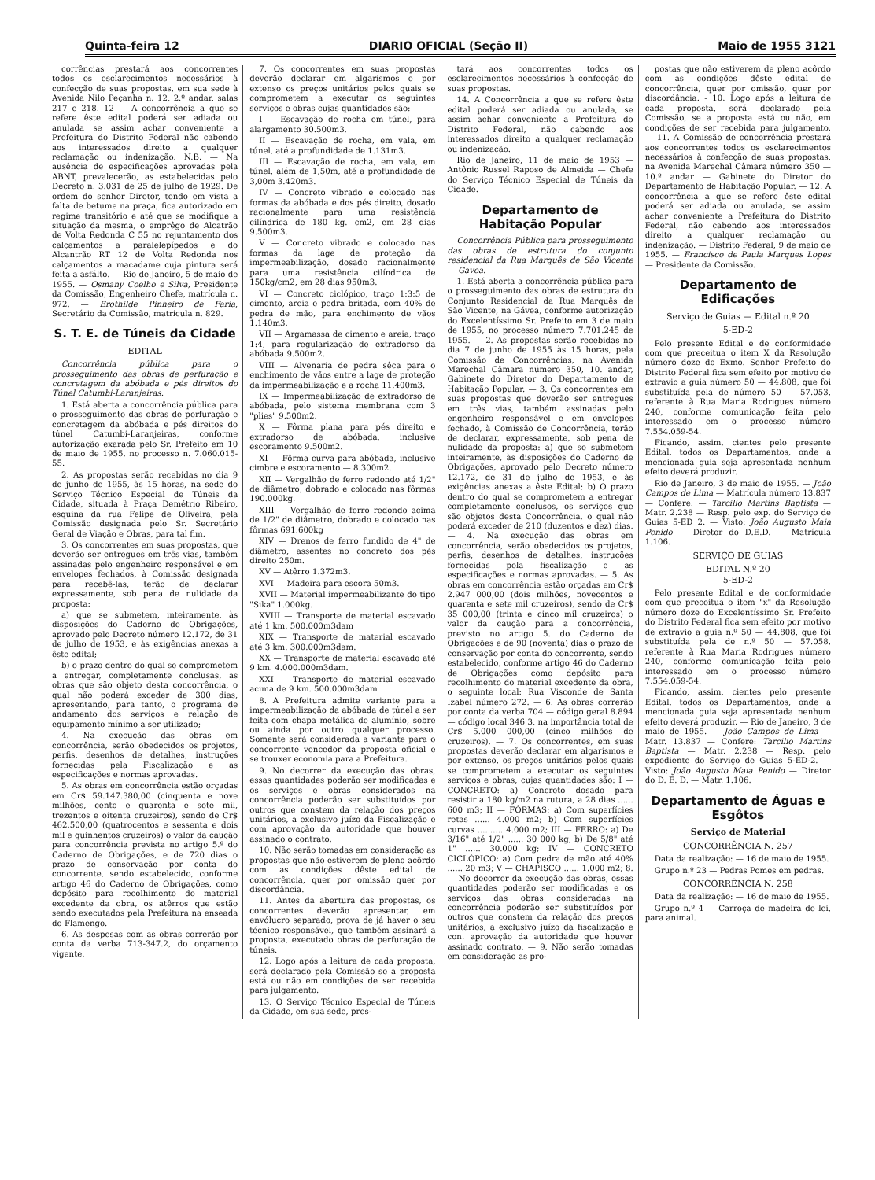Quinta-feira 12 DIARIO OFICIAL (Seção II) Maio de 1955 3121
corrências prestará aos concorrentes todos os esclarecimentos necessários à confecção de suas propostas, em sua sede à Avenida Nilo Peçanha n. 12, 2.º andar, salas 217 e 218. 12 — A concorrência a que se refere êste edital poderá ser adiada ou anulada se assim achar conveniente a Prefeitura do Distrito Federal não cabendo aos interessados direito a qualquer reclamação ou indenização. N.B. — Na ausência de especificações aprovadas pela ABNT, prevalecerão, as estabelecidas pelo Decreto n. 3.031 de 25 de julho de 1929. De ordem do senhor Diretor, tendo em vista a falta de betume na praça, fica autorizado em regime transitório e até que se modifique a situação da mesma, o emprêgo de Alcatrão de Volta Redonda C 55 no rejuntamento dos calçamentos a paralelepípedos e do Alcantrão RT 12 de Volta Redonda nos calçamentos a macadame cuja pintura será feita a asfálto. — Rio de Janeiro, 5 de maio de 1955. — Osmany Coelho e Silva, Presidente da Comissão, Engenheiro Chefe, matrícula n. 972. — Erothilde Pinheiro de Faria, Secretário da Comissão, matrícula n. 829.
S. T. E. de Túneis da Cidade
EDITAL
Concorrência pública para o prosseguimento das obras de perfuração e concretagem da abóbada e pés direitos do Túnel Catumbi-Laranjeiras.
1. Está aberta a concorrência pública para o prosseguimento das obras de perfuração e concretagem da abóbada e pés direitos do túnel Catumbi-Laranjeiras, conforme autorização exarada pelo Sr. Prefeito em 10 de maio de 1955, no processo n. 7.060.015-55.
2. As propostas serão recebidas no dia 9 de junho de 1955, às 15 horas, na sede do Serviço Técnico Especial de Túneis da Cidade, situada à Praça Demétrio Ribeiro, esquina da rua Felipe de Oliveira, pela Comissão designada pelo Sr. Secretário Geral de Viação e Obras, para tal fim.
3. Os concorrentes em suas propostas, que deverão ser entregues em três vias, também assinadas pelo engenheiro responsável e em envelopes fechados, à Comissão designada para recebê-las, terão de declarar expressamente, sob pena de nulidade da proposta:
a) que se submetem, inteiramente, às disposições do Caderno de Obrigações, aprovado pelo Decreto número 12.172, de 31 de julho de 1953, e às exigências anexas a êste edital;
b) o prazo dentro do qual se comprometem a entregar, completamente conclusas, as obras que são objeto desta concorrência, o qual não poderá exceder de 300 dias, apresentando, para tanto, o programa de andamento dos serviços e relação de equipamento mínimo a ser utilizado;
4. Na execução das obras em concorrência, serão obedecidos os projetos, perfis, desenhos de detalhes, instruções fornecidas pela Fiscalização e as especificações e normas aprovadas.
5. As obras em concorrência estão orçadas em Cr$ 59.147.380,00 (cinquenta e nove milhões, cento e quarenta e sete mil, trezentos e oitenta cruzeiros), sendo de Cr$ 462.500,00 (quatrocentos e sessenta e dois mil e quinhentos cruzeiros) o valor da caução para concorrência prevista no artigo 5.º do Caderno de Obrigações, e de 720 dias o prazo de conservação por conta do concorrente, sendo estabelecido, conforme artigo 46 do Caderno de Obrigações, como depósito para recolhimento do material excedente da obra, os atêrros que estão sendo executados pela Prefeitura na enseada do Flamengo.
6. As despesas com as obras correrão por conta da verba 713-347.2, do orçamento vigente.
7. Os concorrentes em suas propostas deverão declarar em algarismos e por extenso os preços unitários pelos quais se comprometem a executar os seguintes serviços e obras cujas quantidades são:
I — Escavação de rocha em túnel, para alargamento 30.500m3.
II — Escavação de rocha, em vala, em túnel, até a profundidade de 1.131m3.
III — Escavação de rocha, em vala, em túnel, além de 1,50m, até a profundidade de 3,00m 3.420m3.
IV — Concreto vibrado e colocado nas formas da abóbada e dos pés direito, dosado racionalmente para uma resistência cilíndrica de 180 kg. cm2, em 28 dias 9.500m3.
V — Concreto vibrado e colocado nas formas da lage de proteção da impermeabilização, dosado racionalmente para uma resistência cilíndrica de 150kg/cm2, em 28 dias 950m3.
VI — Concreto ciclópico, traço 1:3:5 de cimento, areia e pedra britada, com 40% de pedra de mão, para enchimento de vãos 1.140m3.
VII — Argamassa de cimento e areia, traço 1:4, para regularização de extradorso da abóbada 9.500m2.
VIII — Alvenaria de pedra sêca para o enchimento de vãos entre a lage de proteção da impermeabilização e a rocha 11.400m3.
IX — Impermeabilização de extradorso de abóbada, pelo sistema membrana com 3 "plies" 9.500m2.
X — Fôrma plana para pés direito e extradorso de abóbada, inclusive escoramento 9.500m2.
XI — Fôrma curva para abóbada, inclusive cimbre e escoramento — 8.300m2.
XII — Vergalhão de ferro redondo até 1/2" de diâmetro, dobrado e colocado nas fôrmas 190.000kg.
XIII — Vergalhão de ferro redondo acima de 1/2" de diâmetro, dobrado e colocado nas fôrmas 691.600kg
XIV — Drenos de ferro fundido de 4" de diâmetro, assentes no concreto dos pés direito 250m.
XV — Atêrro 1.372m3.
XVI — Madeira para escora 50m3.
XVII — Material impermeabilizante do tipo "Sika" 1.000kg.
XVIII — Transporte de material escavado até 1 km. 500.000m3dam
XIX — Transporte de material escavado até 3 km. 300.000m3dam.
XX — Transporte de material escavado até 9 km. 4.000.000m3dam.
XXI — Transporte de material escavado acima de 9 km. 500.000m3dam
8. A Prefeitura admite variante para a impermeabilização da abóbada de túnel a ser feita com chapa metálica de alumínio, sobre ou ainda por outro qualquer processo. Somente será considerada a variante para o concorrente vencedor da proposta oficial e se trouxer economia para a Prefeitura.
9. No decorrer da execução das obras, essas quantidades poderão ser modificadas e os serviços e obras considerados na concorrência poderão ser substituídos por outros que constem da relação dos preços unitários, a exclusivo juízo da Fiscalização e com aprovação da autoridade que houver assinado o contrato.
10. Não serão tomadas em consideração as propostas que não estiverem de pleno acôrdo com as condições dêste edital de concorrência, quer por omissão quer por discordância.
11. Antes da abertura das propostas, os concorrentes deverão apresentar, em envólucro separado, prova de já haver o seu técnico responsável, que também assinará a proposta, executado obras de perfuração de túneis.
12. Logo após a leitura de cada proposta, será declarado pela Comissão se a proposta está ou não em condições de ser recebida para julgamento.
13. O Serviço Técnico Especial de Túneis da Cidade, em sua sede, pres-
tará aos concorrentes todos os esclarecimentos necessários à confecção de suas propostas.
14. A Concorrência a que se refere êste edital poderá ser adiada ou anulada, se assim achar conveniente a Prefeitura do Distrito Federal, não cabendo aos interessados direito a qualquer reclamação ou indenização.
Rio de Janeiro, 11 de maio de 1953 — Antônio Russel Raposo de Almeida — Chefe do Serviço Técnico Especial de Túneis da Cidade.
Departamento de Habitação Popular
Concorrência Pública para prosseguimento das obras de estrutura do conjunto residencial da Rua Marquês de São Vicente — Gavea.
1. Está aberta a concorrência pública para o prosseguimento das obras de estrutura do Conjunto Residencial da Rua Marquês de São Vicente, na Gávea, conforme autorização do Excelentíssimo Sr. Prefeito em 3 de maio de 1955, no processo número 7.701.245 de 1955. — 2. As propostas serão recebidas no dia 7 de junho de 1955 às 15 horas, pela Comissão de Concorrências, na Avenida Marechal Câmara número 350, 10. andar, Gabinete do Diretor do Departamento de Habitação Popular. — 3. Os concorrentes em suas propostas que deverão ser entregues em três vias, também assinadas pelo engenheiro responsável e em envelopes fechado, à Comissão de Concorrência, terão de declarar, expressamente, sob pena de nulidade da proposta: a) que se submetem inteiramente, às disposições do Caderno de Obrigações, aprovado pelo Decreto número 12.172, de 31 de julho de 1953, e às exigências anexas a êste Edital; b) O prazo dentro do qual se comprometem a entregar completamente conclusos, os serviços que são objetos desta Concorrência, o qual não poderá exceder de 210 (duzentos e dez) dias. — 4. Na execução das obras em concorrência, serão obedecidos os projetos, perfis, desenhos de detalhes, instruções fornecidas pela fiscalização e as especificações e normas aprovadas. — 5. As obras em concorrência estão orçadas em Cr$ 2.947 000,00 (dois milhões, novecentos e quarenta e sete mil cruzeiros), sendo de Cr$ 35 000,00 (trinta e cinco mil cruzeiros) o valor da caução para a concorrência, previsto no artigo 5. do Caderno de Obrigações e de 90 (noventa) dias o prazo de conservação por conta do concorrente, sendo estabelecido, conforme artigo 46 do Caderno de Obrigações como depósito para recolhimento do material excedente da obra, o seguinte local: Rua Visconde de Santa Izabel número 272. — 6. As obras correrão por conta da verba 704 — código geral 8.894 — código local 346 3, na importância total de Cr$ 5.000 000,00 (cinco milhões de cruzeiros). — 7. Os concorrentes, em suas propostas deverão declarar em algarismos e por extenso, os preços unitários pelos quais se comprometem a executar os seguintes serviços e obras, cujas quantidades são: I — CONCRETO: a) Concreto dosado para resistir a 180 kg/m2 na rutura, a 28 dias ...... 600 m3; II — FÔRMAS: a) Com superfícies retas ...... 4.000 m2; b) Com superfícies curvas .......... 4.000 m2; III — FERRO: a) De 3/16" até 1/2" ...... 30 000 kg; b) De 5/8" até 1" ...... 30.000 kg; IV — CONCRETO CICLÓPICO: a) Com pedra de mão até 40% ...... 20 m3; V — CHAPISCO ...... 1.000 m2; 8. — No decorrer da execução das obras, essas quantidades poderão ser modificadas e os serviços das obras consideradas na concorrência poderão ser substituídos por outros que constem da relação dos preços unitários, a exclusivo juízo da fiscalização e con. aprovação da autoridade que houver assinado contrato. — 9. Não serão tomadas em consideração as pro-
postas que não estiverem de pleno acôrdo com as condições dêste edital de concorrência, quer por omissão, quer por discordância. - 10. Logo após a leitura de cada proposta, será declarado pela Comissão, se a proposta está ou não, em condições de ser recebida para julgamento. — 11. A Comissão de concorrência prestará aos concorrentes todos os esclarecimentos necessários à confecção de suas propostas, na Avenida Marechal Câmara número 350 — 10.º andar — Gabinete do Diretor do Departamento de Habitação Popular. — 12. A concorrência a que se refere êste edital poderá ser adiada ou anulada, se assim achar conveniente a Prefeitura do Distrito Federal, não cabendo aos interessados direito a qualquer reclamação ou indenização. — Distrito Federal, 9 de maio de 1955. — Francisco de Paula Marques Lopes — Presidente da Comissão.
Departamento de Edificações
Serviço de Guias — Edital n.º 20
5-ED-2
Pelo presente Edital e de conformidade com que preceitua o item X da Resolução número doze do Exmo. Senhor Prefeito do Distrito Federal fica sem efeito por motivo de extravio a guia número 50 — 44.808, que foi substituída pela de número 50 — 57.053, referente à Rua Maria Rodrigues número 240, conforme comunicação feita pelo interessado em o processo número 7.554.059-54.
Ficando, assim, cientes pelo presente Edital, todos os Departamentos, onde a mencionada guia seja apresentada nenhum efeito deverá produzir.
Rio de Janeiro, 3 de maio de 1955. — João Campos de Lima — Matrícula número 13.837 — Confere. — Tarcilio Martins Baptista — Matr. 2.238 — Resp. pelo exp. do Serviço de Guias 5-ED 2. — Visto: João Augusto Maia Penido — Diretor do D.E.D. — Matrícula 1.106.
SERVIÇO DE GUIAS
EDITAL N.º 20
5-ED-2
Pelo presente Edital e de conformidade com que preceitua o item "x" da Resolução número doze do Excelentíssimo Sr. Prefeito do Distrito Federal fica sem efeito por motivo de extravio a guia n.º 50 — 44.808, que foi substituída pela de n.º 50 — 57.058, referente à Rua Maria Rodrigues número 240, conforme comunicação feita pelo interessado em o processo número 7.554.059-54.
Ficando, assim, cientes pelo presente Edital, todos os Departamentos, onde a mencionada guia seja apresentada nenhum efeito deverá produzir. — Rio de Janeiro, 3 de maio de 1955. — João Campos de Lima — Matr. 13.837 — Confere: Tarcilio Martins Baptista — Matr. 2.238 — Resp. pelo expediente do Serviço de Guias 5-ED-2. — Visto: João Augusto Maia Penido — Diretor do D. E. D. — Matr. 1.106.
Departamento de Águas e Esgôtos
Serviço de Material
CONCORRÊNCIA N. 257
Data da realização: — 16 de maio de 1955.
Grupo n.º 23 — Pedras Pomes em pedras.
CONCORRÊNCIA N. 258
Data da realização: — 16 de maio de 1955.
Grupo n.º 4 — Carroça de madeira de lei, para animal.